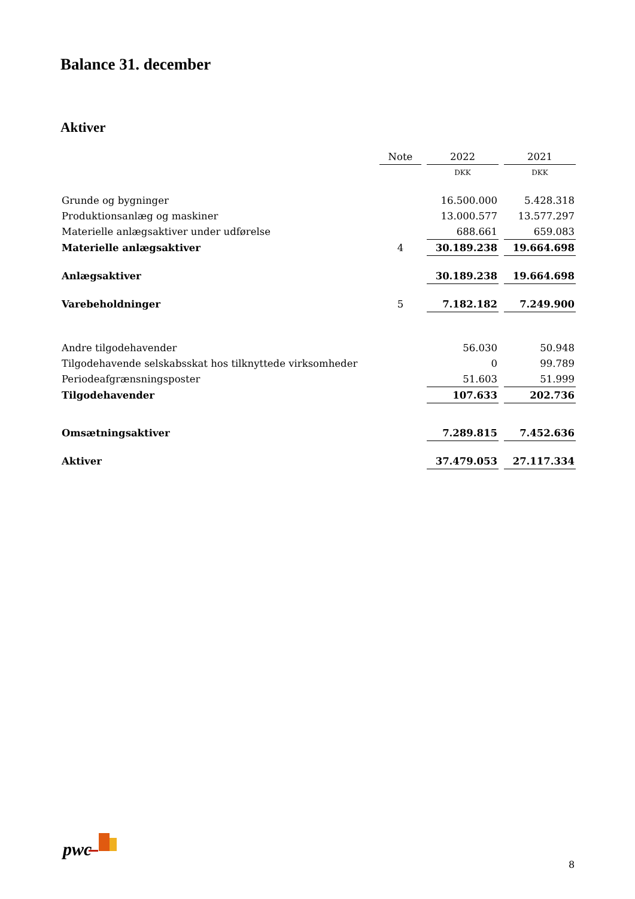Balance 31. december
Aktiver
| | Note | 2022 | 2021 |
| | | DKK | DKK |
| Grunde og bygninger | | 16.500.000 | 5.428.318 |
| Produktionsanlæg og maskiner | | 13.000.577 | 13.577.297 |
| Materielle anlægsaktiver under udførelse | | 688.661 | 659.083 |
| Materielle anlægsaktiver | 4 | 30.189.238 | 19.664.698 |
| Anlægsaktiver | | 30.189.238 | 19.664.698 |
| Varebeholdninger | 5 | 7.182.182 | 7.249.900 |
| Andre tilgodehavender | | 56.030 | 50.948 |
| Tilgodehavende selskabsskat hos tilknyttede virksomheder | | 0 | 99.789 |
| Periodeafgrænsningsposter | | 51.603 | 51.999 |
| Tilgodehavender | | 107.633 | 202.736 |
| Omsætningsaktiver | | 7.289.815 | 7.452.636 |
| Aktiver | | 37.479.053 | 27.117.334 |
pwc
8